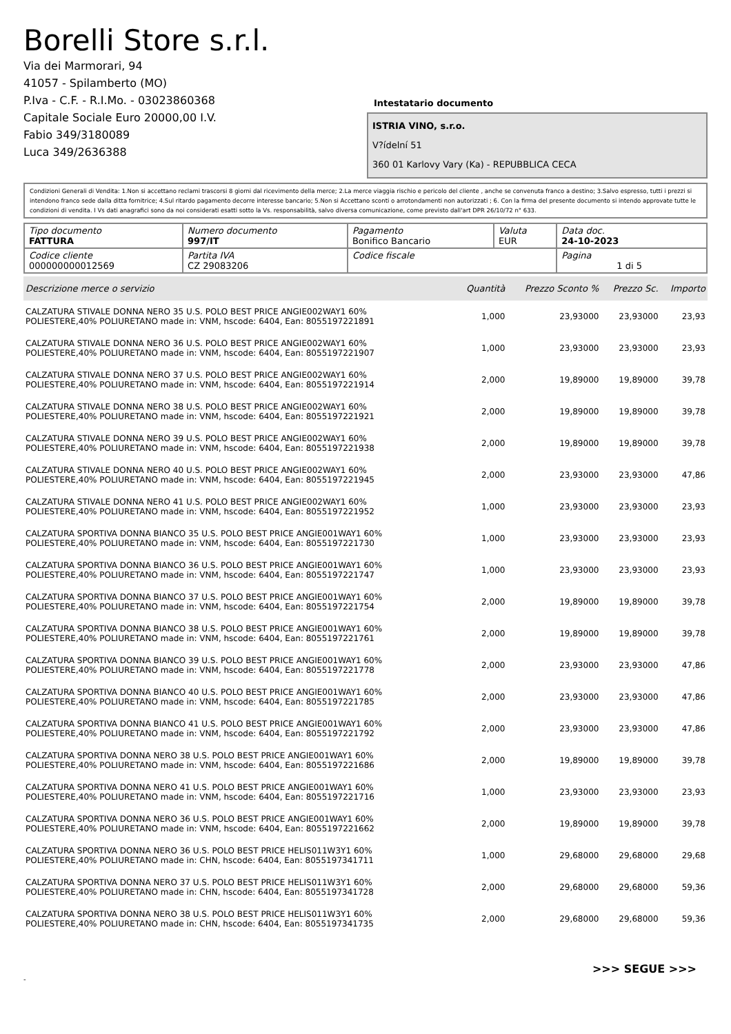Borelli Store s.r.l.
Via dei Marmorari, 94
41057 - Spilamberto (MO)
P.Iva - C.F. - R.I.Mo. - 03023860368
Capitale Sociale Euro 20000,00 I.V.
Fabio 349/3180089
Luca 349/2636388
Intestatario documento
ISTRIA VINO, s.r.o.
V?ídelní 51
360 01 Karlovy Vary (Ka) - REPUBBLICA CECA
Condizioni Generali di Vendita: 1.Non si accettano reclami trascorsi 8 giorni dal ricevimento della merce; 2.La merce viaggia rischio e pericolo del cliente , anche se convenuta franco a destino; 3.Salvo espresso, tutti i prezzi si intendono franco sede dalla ditta fornitrice; 4.Sul ritardo pagamento decorre interesse bancario; 5.Non si Accettano sconti o arrotondamenti non autorizzati ; 6. Con la firma del presente documento si intendo approvate tutte le condizioni di vendita. I Vs dati anagrafici sono da noi considerati esatti sotto la Vs. responsabilità, salvo diversa comunicazione, come previsto dall'art DPR 26/10/72 n° 633.
| Tipo documento FATTURA | Numero documento 997/IT | Pagamento Bonifico Bancario | Valuta EUR | Data doc. 24-10-2023 |
| Codice cliente 000000000012569 | Partita IVA CZ 29083206 | Codice fiscale | | Pagina 1 di 5 |
| Descrizione merce o servizio | Quantità | Prezzo Sconto % | Prezzo Sc. | Importo |
| --- | --- | --- | --- | --- |
| CALZATURA STIVALE DONNA NERO 35 U.S. POLO BEST PRICE ANGIE002WAY1 60% POLIESTERE,40% POLIURETANO made in: VNM, hscode: 6404, Ean: 8055197221891 | 1,000 | 23,93000 | 23,93000 | 23,93 |
| CALZATURA STIVALE DONNA NERO 36 U.S. POLO BEST PRICE ANGIE002WAY1 60% POLIESTERE,40% POLIURETANO made in: VNM, hscode: 6404, Ean: 8055197221907 | 1,000 | 23,93000 | 23,93000 | 23,93 |
| CALZATURA STIVALE DONNA NERO 37 U.S. POLO BEST PRICE ANGIE002WAY1 60% POLIESTERE,40% POLIURETANO made in: VNM, hscode: 6404, Ean: 8055197221914 | 2,000 | 19,89000 | 19,89000 | 39,78 |
| CALZATURA STIVALE DONNA NERO 38 U.S. POLO BEST PRICE ANGIE002WAY1 60% POLIESTERE,40% POLIURETANO made in: VNM, hscode: 6404, Ean: 8055197221921 | 2,000 | 19,89000 | 19,89000 | 39,78 |
| CALZATURA STIVALE DONNA NERO 39 U.S. POLO BEST PRICE ANGIE002WAY1 60% POLIESTERE,40% POLIURETANO made in: VNM, hscode: 6404, Ean: 8055197221938 | 2,000 | 19,89000 | 19,89000 | 39,78 |
| CALZATURA STIVALE DONNA NERO 40 U.S. POLO BEST PRICE ANGIE002WAY1 60% POLIESTERE,40% POLIURETANO made in: VNM, hscode: 6404, Ean: 8055197221945 | 2,000 | 23,93000 | 23,93000 | 47,86 |
| CALZATURA STIVALE DONNA NERO 41 U.S. POLO BEST PRICE ANGIE002WAY1 60% POLIESTERE,40% POLIURETANO made in: VNM, hscode: 6404, Ean: 8055197221952 | 1,000 | 23,93000 | 23,93000 | 23,93 |
| CALZATURA SPORTIVA DONNA BIANCO 35 U.S. POLO BEST PRICE ANGIE001WAY1 60% POLIESTERE,40% POLIURETANO made in: VNM, hscode: 6404, Ean: 8055197221730 | 1,000 | 23,93000 | 23,93000 | 23,93 |
| CALZATURA SPORTIVA DONNA BIANCO 36 U.S. POLO BEST PRICE ANGIE001WAY1 60% POLIESTERE,40% POLIURETANO made in: VNM, hscode: 6404, Ean: 8055197221747 | 1,000 | 23,93000 | 23,93000 | 23,93 |
| CALZATURA SPORTIVA DONNA BIANCO 37 U.S. POLO BEST PRICE ANGIE001WAY1 60% POLIESTERE,40% POLIURETANO made in: VNM, hscode: 6404, Ean: 8055197221754 | 2,000 | 19,89000 | 19,89000 | 39,78 |
| CALZATURA SPORTIVA DONNA BIANCO 38 U.S. POLO BEST PRICE ANGIE001WAY1 60% POLIESTERE,40% POLIURETANO made in: VNM, hscode: 6404, Ean: 8055197221761 | 2,000 | 19,89000 | 19,89000 | 39,78 |
| CALZATURA SPORTIVA DONNA BIANCO 39 U.S. POLO BEST PRICE ANGIE001WAY1 60% POLIESTERE,40% POLIURETANO made in: VNM, hscode: 6404, Ean: 8055197221778 | 2,000 | 23,93000 | 23,93000 | 47,86 |
| CALZATURA SPORTIVA DONNA BIANCO 40 U.S. POLO BEST PRICE ANGIE001WAY1 60% POLIESTERE,40% POLIURETANO made in: VNM, hscode: 6404, Ean: 8055197221785 | 2,000 | 23,93000 | 23,93000 | 47,86 |
| CALZATURA SPORTIVA DONNA BIANCO 41 U.S. POLO BEST PRICE ANGIE001WAY1 60% POLIESTERE,40% POLIURETANO made in: VNM, hscode: 6404, Ean: 8055197221792 | 2,000 | 23,93000 | 23,93000 | 47,86 |
| CALZATURA SPORTIVA DONNA NERO 38 U.S. POLO BEST PRICE ANGIE001WAY1 60% POLIESTERE,40% POLIURETANO made in: VNM, hscode: 6404, Ean: 8055197221686 | 2,000 | 19,89000 | 19,89000 | 39,78 |
| CALZATURA SPORTIVA DONNA NERO 41 U.S. POLO BEST PRICE ANGIE001WAY1 60% POLIESTERE,40% POLIURETANO made in: VNM, hscode: 6404, Ean: 8055197221716 | 1,000 | 23,93000 | 23,93000 | 23,93 |
| CALZATURA SPORTIVA DONNA NERO 36 U.S. POLO BEST PRICE ANGIE001WAY1 60% POLIESTERE,40% POLIURETANO made in: VNM, hscode: 6404, Ean: 8055197221662 | 2,000 | 19,89000 | 19,89000 | 39,78 |
| CALZATURA SPORTIVA DONNA NERO 36 U.S. POLO BEST PRICE HELIS011W3Y1 60% POLIESTERE,40% POLIURETANO made in: CHN, hscode: 6404, Ean: 8055197341711 | 1,000 | 29,68000 | 29,68000 | 29,68 |
| CALZATURA SPORTIVA DONNA NERO 37 U.S. POLO BEST PRICE HELIS011W3Y1 60% POLIESTERE,40% POLIURETANO made in: CHN, hscode: 6404, Ean: 8055197341728 | 2,000 | 29,68000 | 29,68000 | 59,36 |
| CALZATURA SPORTIVA DONNA NERO 38 U.S. POLO BEST PRICE HELIS011W3Y1 60% POLIESTERE,40% POLIURETANO made in: CHN, hscode: 6404, Ean: 8055197341735 | 2,000 | 29,68000 | 29,68000 | 59,36 |
>>> SEGUE >>>
-